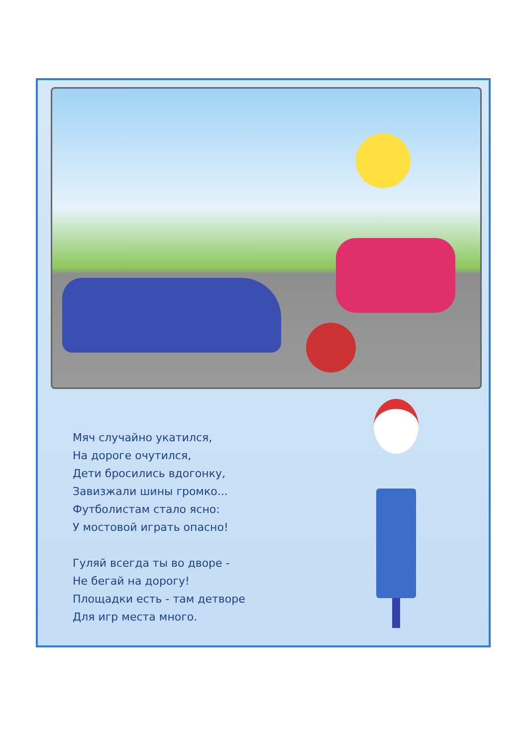Мяч случайно укатился,
На дороге очутился,
Дети бросились вдогонку,
Завизжали шины громко...
Футболистам стало ясно:
У мостовой играть опасно!
Гуляй всегда ты во дворе -
Не бегай на дорогу!
Площадки есть - там детворе
Для игр места много.